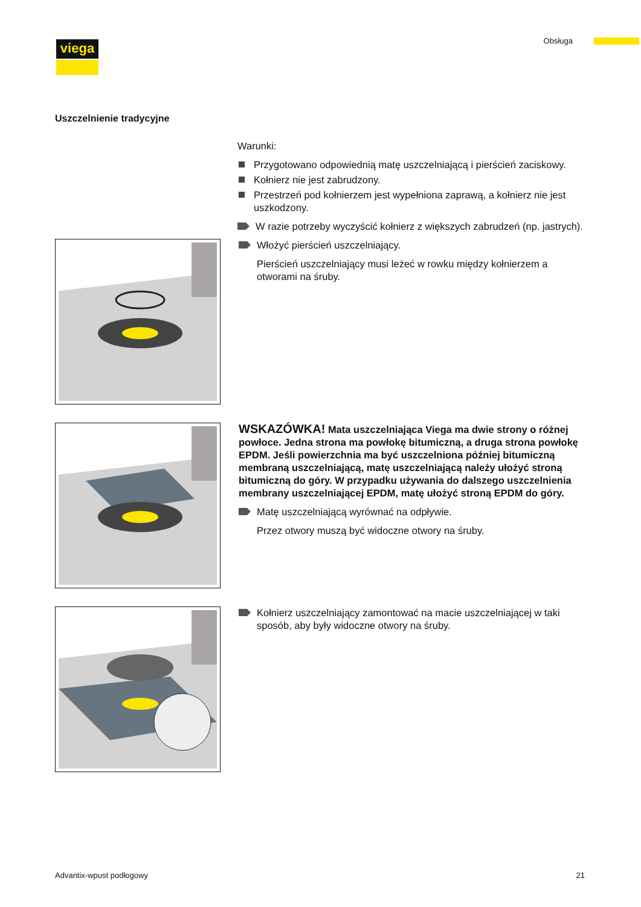viega Obsługa
Uszczelnienie tradycyjne
Warunki:
Przygotowano odpowiednią matę uszczelniającą i pierścień zaciskowy.
Kołnierz nie jest zabrudzony.
Przestrzeń pod kołnierzem jest wypełniona zaprawą, a kołnierz nie jest uszkodzony.
W razie potrzeby wyczyścić kołnierz z większych zabrudzeń (np. jastrych).
Włożyć pierścień uszczelniający.
Pierścień uszczelniający musi leżeć w rowku między kołnierzem a otworami na śruby.
WSKAZÓWKA! Mata uszczelniająca Viega ma dwie strony o różnej powłoce. Jedna strona ma powłokę bitumiczną, a druga strona powłokę EPDM. Jeśli powierzchnia ma być uszczelniona później bitumiczną membraną uszczelniającą, matę uszczelniającą należy ułożyć stroną bitumiczną do góry. W przypadku używania do dalszego uszczelnienia membrany uszczelniającej EPDM, matę ułożyć stroną EPDM do góry.
Matę uszczelniającą wyrównać na odpływie.
Przez otwory muszą być widoczne otwory na śruby.
Kołnierz uszczelniający zamontować na macie uszczelniającej w taki sposób, aby były widoczne otwory na śruby.
Advantix-wpust podłogowy 21